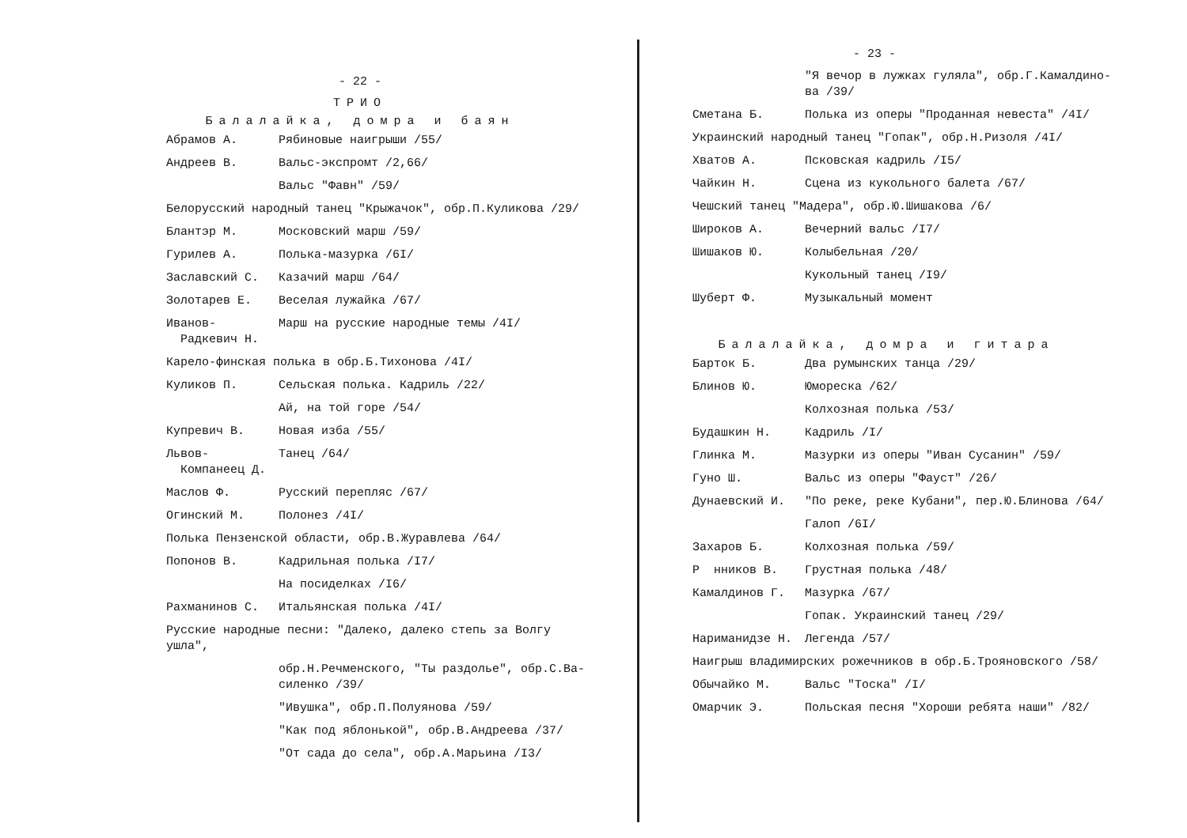- 22 -
ТРИО
Балалайка, домра и баян
Абрамов А. Рябиновые наигрыши /55/
Андреев В. Вальс-экспромт /2,66/
Вальс "Фавн" /59/
Белорусский народный танец "Крыжачок", обр.П.Куликова /29/
Блантэр М. Московский марш /59/
Гурилев А. Полька-мазурка /6I/
Заславский С. Казачий марш /64/
Золотарев Е. Веселая лужайка /67/
Иванов-
Радкевич Н.
Марш на русские народные темы /4I/
Карело-финская полька в обр.Б.Тихонова /4I/
Куликов П. Сельская полька. Кадриль /22/
Ай, на той горе /54/
Купревич В. Новая изба /55/
Львов-
Компанеец Д.
Танец /64/
Маслов Ф. Русский перепляс /67/
Огинский М. Полонез /4I/
Полька Пензенской области, обр.В.Журавлева /64/
Попонов В. Кадрильная полька /I7/
На посиделках /I6/
Рахманинов С. Итальянская полька /4I/
Русские народные песни: "Далеко, далеко степь за Волгу ушла",
обр.Н.Речменского, "Ты раздолье", обр.С.Ва-
силенко /39/
"Ивушка", обр.П.Полуянова /59/
"Как под яблонькой", обр.В.Андреева /37/
"От сада до села", обр.А.Марьина /I3/
- 23 -
"Я вечор в лужках гуляла", обр.Г.Камалдино-
ва /39/
Сметана Б. Полька из оперы "Проданная невеста" /4I/
Украинский народный танец "Гопак", обр.Н.Ризоля /4I/
Хватов А. Псковская кадриль /I5/
Чайкин Н. Сцена из кукольного балета /67/
Чешский танец "Мадера", обр.Ю.Шишакова /6/
Широков А. Вечерний вальс /I7/
Шишаков Ю. Колыбельная /20/
Кукольный танец /I9/
Шуберт Ф. Музыкальный момент
Балалайка, домра и гитара
Барток Б. Два румынских танца /29/
Блинов Ю. Юмореска /62/
Колхозная полька /53/
Будашкин Н. Кадриль /I/
Глинка М. Мазурки из оперы "Иван Сусанин" /59/
Гуно Ш. Вальс из оперы "Фауст" /26/
Дунаевский И. "По реке, реке Кубани", пер.Ю.Блинова /64/
Галоп /6I/
Захаров Б. Колхозная полька /59/
Р нников В. Грустная полька /48/
Камалдинов Г. Мазурка /67/
Гопак. Украинский танец /29/
Нариманидзе Н. Легенда /57/
Наигрыш владимирских рожечников в обр.Б.Трояновского /58/
Обычайко М. Вальс "Тоска" /I/
Омарчик Э. Польская песня "Хороши ребята наши" /82/